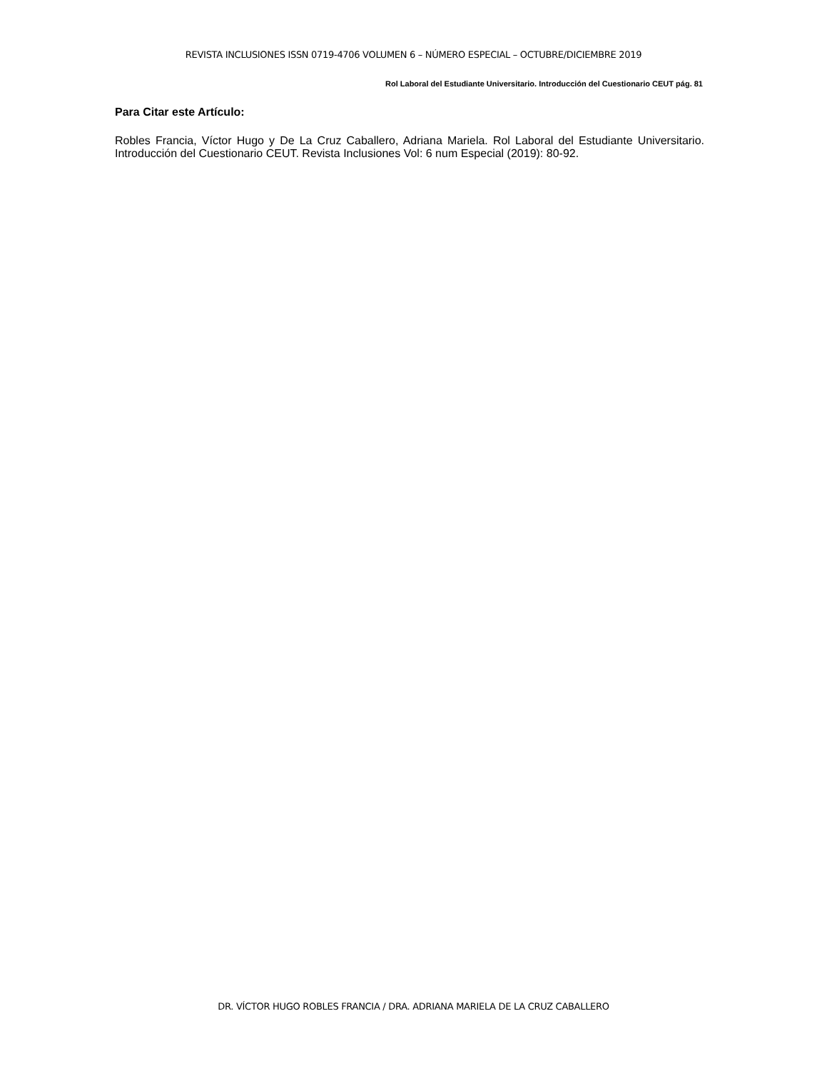REVISTA INCLUSIONES ISSN 0719-4706 VOLUMEN 6 – NÚMERO ESPECIAL – OCTUBRE/DICIEMBRE 2019
Rol Laboral del Estudiante Universitario. Introducción del Cuestionario CEUT pág. 81
Para Citar este Artículo:
Robles Francia, Víctor Hugo y De La Cruz Caballero, Adriana Mariela. Rol Laboral del Estudiante Universitario. Introducción del Cuestionario CEUT. Revista Inclusiones Vol: 6 num Especial (2019): 80-92.
DR. VÍCTOR HUGO ROBLES FRANCIA / DRA. ADRIANA MARIELA DE LA CRUZ CABALLERO